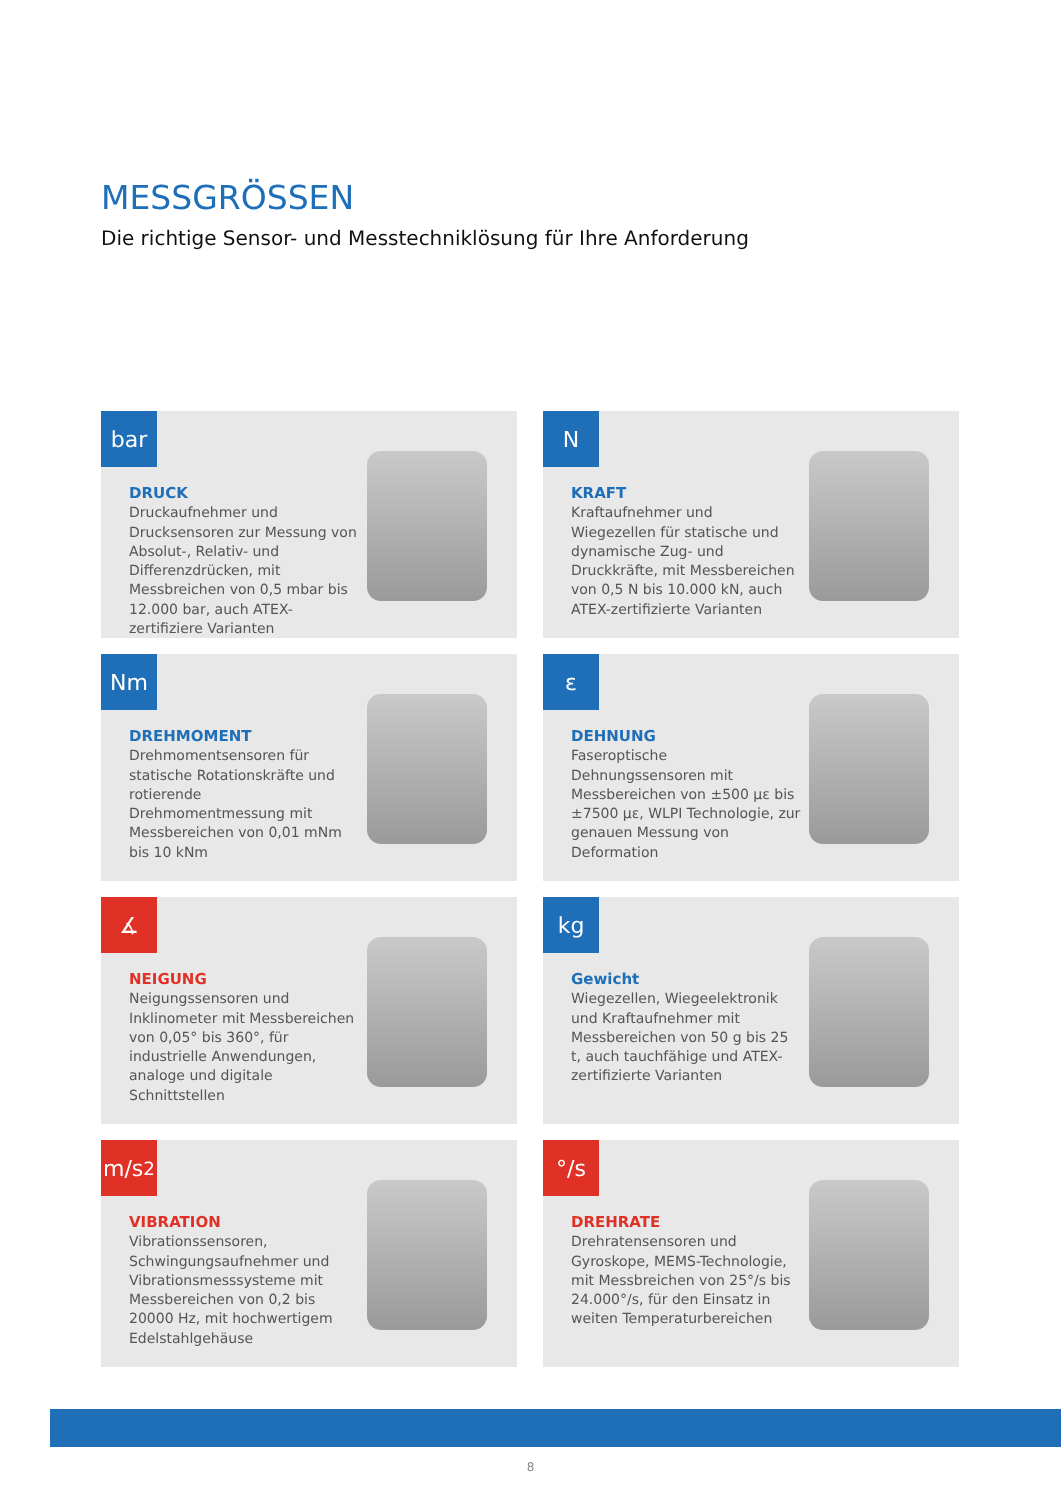MESSGRÖSSEN
Die richtige Sensor- und Messtechniklösung für Ihre Anforderung
bar
DRUCK
Druckaufnehmer und Drucksensoren zur Messung von Absolut-, Relativ- und Differenzdrücken, mit Messbreichen von 0,5 mbar bis 12.000 bar, auch ATEX-zertifiziere Varianten
N
KRAFT
Kraftaufnehmer und Wiegezellen für statische und dynamische Zug- und Druckkräfte, mit Messbereichen von 0,5 N bis 10.000 kN, auch ATEX-zertifizierte Varianten
Nm
DREHMOMENT
Drehmomentsensoren für statische Rotationskräfte und rotierende Drehmomentmessung mit Messbereichen von 0,01 mNm bis 10 kNm
ε
DEHNUNG
Faseroptische Dehnungssensoren mit Messbereichen von ±500 με bis ±7500 με, WLPI Technologie, zur genauen Messung von Deformation
∡
NEIGUNG
Neigungssensoren und Inklinometer mit Messbereichen von 0,05° bis 360°, für industrielle Anwendungen, analoge und digitale Schnittstellen
kg
Gewicht
Wiegezellen, Wiegeelektronik und Kraftaufnehmer mit Messbereichen von 50 g bis 25 t, auch tauchfähige und ATEX-zertifizierte Varianten
m/s<sup>2</sup>
VIBRATION
Vibrationssensoren, Schwingungsaufnehmer und Vibrationsmesssysteme mit Messbereichen von 0,2 bis 20000 Hz, mit hochwertigem Edelstahlgehäuse
°/s
DREHRATE
Drehratensensoren und Gyroskope, MEMS-Technologie, mit Messbreichen von 25°/s bis 24.000°/s, für den Einsatz in weiten Temperaturbereichen
8